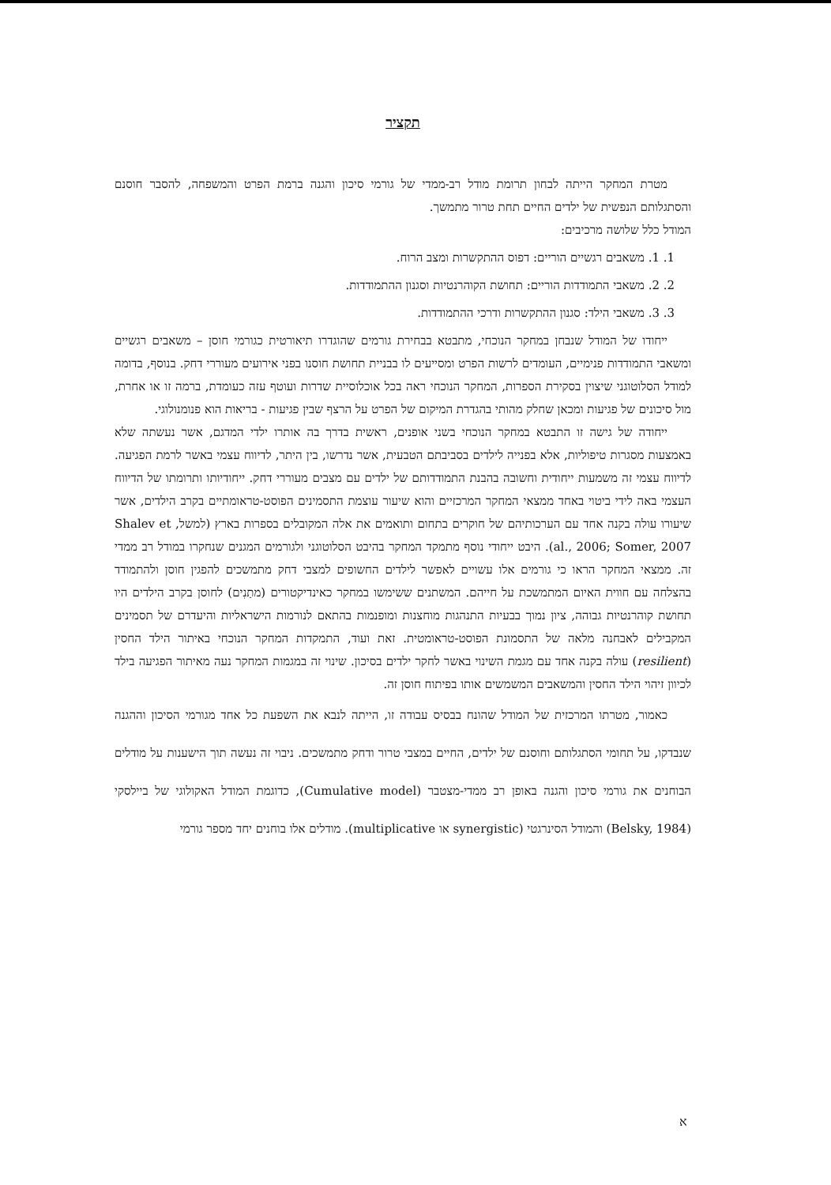תקציר
מטרת המחקר הייתה לבחון תרומת מודל רב-ממדי של גורמי סיכון והגנה ברמת הפרט והמשפחה, להסבר חוסנם והסתגלותם הנפשית של ילדים החיים תחת טרור מתמשך.
המודל כלל שלושה מרכיבים:
1. 1. משאבים רגשיים הוריים: דפוס ההתקשרות ומצב הרוח.
2. 2. משאבי התמודדות הוריים: תחושת הקוהרנטיות וסגנון ההתמודדות.
3. 3. משאבי הילד: סגנון ההתקשרות ודרכי ההתמודדות.
ייחודו של המודל שנבחן במחקר הנוכחי, מתבטא בבחירת גורמים שהוגדרו תיאורטית כגורמי חוסן – משאבים רגשיים ומשאבי התמודדות פנימיים, העומדים לרשות הפרט ומסייעים לו בבניית תחושת חוסנו בפני אירועים מעוררי דחק. בנוסף, בדומה למודל הסלוטוגני שיצוין בסקירת הספרות, המחקר הנוכחי ראה בכל אוכלוסיית שדרות ועוטף עזה כעומדת, ברמה זו או אחרת, מול סיכונים של פגיעות ומכאן שחלק מהותי בהגדרת המיקום של הפרט על הרצף שבין פגיעות - בריאות הוא פנומנולוגי.
ייחודה של גישה זו התבטא במחקר הנוכחי בשני אופנים, ראשית בדרך בה אותרו ילדי המדגם, אשר נעשתה שלא באמצעות מסגרות טיפוליות, אלא בפנייה לילדים בסביבתם הטבעית, אשר נדרשו, בין היתר, לדיווח עצמי באשר לרמת הפגיעה. לדיווח עצמי זה משמעות ייחודית וחשובה בהבנת התמודדותם של ילדים עם מצבים מעוררי דחק. ייחודיותו ותרומתו של הדיווח העצמי באה לידי ביטוי באחד ממצאי המחקר המרכזיים והוא שיעור עוצמת התסמינים הפוסט-טראומתיים בקרב הילדים, אשר שיעורו עולה בקנה אחד עם הערכותיהם של חוקרים בתחום ותואמים את אלה המקובלים בספרות בארץ (למשל, Shalev et al., 2006; Somer, 2007). היבט ייחודי נוסף מתמקד המחקר בהיבט הסלוטוגני ולגורמים המגנים שנחקרו במודל רב ממדי זה. ממצאי המחקר הראו כי גורמים אלו עשויים לאפשר לילדים החשופים למצבי דחק מתמשכים להפגין חוסן ולהתמודד בהצלחה עם חווית האיום המתמשכת על חייהם. המשתנים ששימשו במחקר כאינדיקטורים (מתַנִים) לחוסן בקרב הילדים היו תחושת קוהרנטיות גבוהה, ציון נמוך בבעיות התנהגות מוחצנות ומופנמות בהתאם לנורמות הישראליות והיעדרם של תסמינים המקבילים לאבחנה מלאה של התסמונת הפוסט-טראומטית. זאת ועוד, התמקדות המחקר הנוכחי באיתור הילד החסין (resilient) עולה בקנה אחד עם מגמת השינוי באשר לחקר ילדים בסיכון. שינוי זה במגמות המחקר נעה מאיתור הפגיעה בילד לכיוון זיהוי הילד החסין והמשאבים המשמשים אותו בפיתוח חוסן זה.
כאמור, מטרתו המרכזית של המודל שהונח בבסיס עבודה זו, הייתה לנבא את השפעת כל אחד מגורמי הסיכון וההגנה שנבדקו, על תחומי הסתגלותם וחוסנם של ילדים, החיים במצבי טרור ודחק מתמשכים. ניבוי זה נעשה תוך הישענות על מודלים הבוחנים את גורמי סיכון והגנה באופן רב ממדי-מצטבר (Cumulative model), כדוגמת המודל האקולוגי של ביילסקי (Belsky, 1984) והמודל הסינרגטי (synergistic או multiplicative). מודלים אלו בוחנים יחד מספר גורמי
א